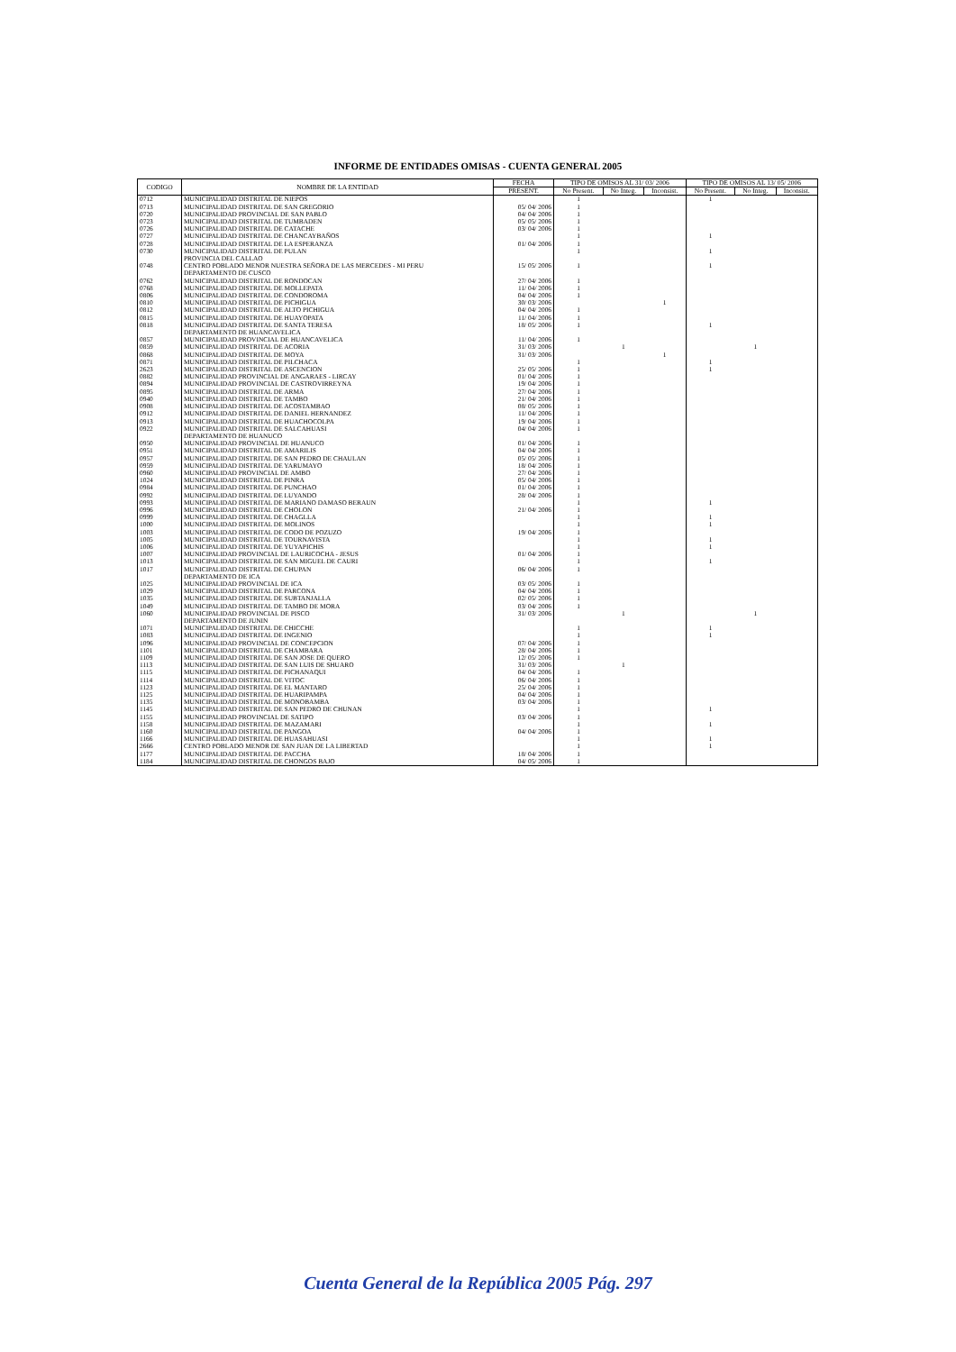INFORME DE ENTIDADES OMISAS - CUENTA GENERAL 2005
| CODIGO | NOMBRE DE LA ENTIDAD | FECHA | TIPO DE OMISOS AL 31/ 03/ 2006 | | | TIPO DE OMISOS AL 13/ 05/ 2006 | | |
| --- | --- | --- | --- | --- | --- | --- | --- | --- |
| | | PRESENT. | No Present. | No Integ. | Inconsist. | No Present. | No Integ. | Inconsist. |
| 0712 | MUNICIPALIDAD DISTRITAL DE NIEPOS | | 1 | | | 1 | | |
| 0713 | MUNICIPALIDAD DISTRITAL DE SAN GREGORIO | 05/ 04/ 2006 | 1 | | | | | |
| 0720 | MUNICIPALIDAD PROVINCIAL DE SAN PABLO | 04/ 04/ 2006 | 1 | | | | | |
| 0723 | MUNICIPALIDAD DISTRITAL DE TUMBADEN | 05/ 05/ 2006 | 1 | | | | | |
| 0726 | MUNICIPALIDAD DISTRITAL DE CATACHE | 03/ 04/ 2006 | 1 | | | | | |
| 0727 | MUNICIPALIDAD DISTRITAL DE CHANCAYBAÑOS | | 1 | | | 1 | | |
| 0728 | MUNICIPALIDAD DISTRITAL DE LA ESPERANZA | 01/ 04/ 2006 | 1 | | | | | |
| 0730 | MUNICIPALIDAD DISTRITAL DE PULAN | | 1 | | | 1 | | |
| | PROVINCIA DEL CALLAO | | | | | | | |
| 0748 | CENTRO POBLADO MENOR NUESTRA SEÑORA DE LAS MERCEDES - MI PERU | 15/ 05/ 2006 | 1 | | | 1 | | |
| | DEPARTAMENTO DE CUSCO | | | | | | | |
| 0762 | MUNICIPALIDAD DISTRITAL DE RONDOCAN | 27/ 04/ 2006 | 1 | | | | | |
| 0768 | MUNICIPALIDAD DISTRITAL DE MOLLEPATA | 11/ 04/ 2006 | 1 | | | | | |
| 0806 | MUNICIPALIDAD DISTRITAL DE CONDOROMA | 04/ 04/ 2006 | 1 | | | | | |
| 0810 | MUNICIPALIDAD DISTRITAL DE PICHIGUA | 30/ 03/ 2006 | | | 1 | | | |
| 0812 | MUNICIPALIDAD DISTRITAL DE ALTO PICHIGUA | 04/ 04/ 2006 | 1 | | | | | |
| 0815 | MUNICIPALIDAD DISTRITAL DE HUAYOPATA | 11/ 04/ 2006 | 1 | | | | | |
| 0818 | MUNICIPALIDAD DISTRITAL DE SANTA TERESA | 18/ 05/ 2006 | 1 | | | 1 | | |
| | DEPARTAMENTO DE HUANCAVELICA | | | | | | | |
| 0857 | MUNICIPALIDAD PROVINCIAL DE HUANCAVELICA | 11/ 04/ 2006 | 1 | | | | | |
| 0859 | MUNICIPALIDAD DISTRITAL DE ACORIA | 31/ 03/ 2006 | | 1 | | | 1 | |
| 0868 | MUNICIPALIDAD DISTRITAL DE MOYA | 31/ 03/ 2006 | | | 1 | | | |
| 0871 | MUNICIPALIDAD DISTRITAL DE PILCHACA | | 1 | | | 1 | | |
| 2623 | MUNICIPALIDAD DISTRITAL DE ASCENCION | 25/ 05/ 2006 | 1 | | | 1 | | |
| 0882 | MUNICIPALIDAD PROVINCIAL DE ANGARAES - LIRCAY | 01/ 04/ 2006 | 1 | | | | | |
| 0894 | MUNICIPALIDAD PROVINCIAL DE CASTROVIRREYNA | 19/ 04/ 2006 | 1 | | | | | |
| 0895 | MUNICIPALIDAD DISTRITAL DE ARMA | 27/ 04/ 2006 | 1 | | | | | |
| 0940 | MUNICIPALIDAD DISTRITAL DE TAMBO | 21/ 04/ 2006 | 1 | | | | | |
| 0908 | MUNICIPALIDAD DISTRITAL DE ACOSTAMBAO | 08/ 05/ 2006 | 1 | | | | | |
| 0912 | MUNICIPALIDAD DISTRITAL DE DANIEL HERNANDEZ | 11/ 04/ 2006 | 1 | | | | | |
| 0913 | MUNICIPALIDAD DISTRITAL DE HUACHOCOLPA | 19/ 04/ 2006 | 1 | | | | | |
| 0922 | MUNICIPALIDAD DISTRITAL DE SALCAHUASI | 04/ 04/ 2006 | 1 | | | | | |
| | DEPARTAMENTO DE HUANUCO | | | | | | | |
| 0950 | MUNICIPALIDAD PROVINCIAL DE HUANUCO | 01/ 04/ 2006 | 1 | | | | | |
| 0951 | MUNICIPALIDAD DISTRITAL DE AMARILIS | 04/ 04/ 2006 | 1 | | | | | |
| 0957 | MUNICIPALIDAD DISTRITAL DE SAN PEDRO DE CHAULAN | 05/ 05/ 2006 | 1 | | | | | |
| 0959 | MUNICIPALIDAD DISTRITAL DE YARUMAYO | 18/ 04/ 2006 | 1 | | | | | |
| 0960 | MUNICIPALIDAD PROVINCIAL DE AMBO | 27/ 04/ 2006 | 1 | | | | | |
| 1024 | MUNICIPALIDAD DISTRITAL DE PINRA | 05/ 04/ 2006 | 1 | | | | | |
| 0984 | MUNICIPALIDAD DISTRITAL DE PUNCHAO | 01/ 04/ 2006 | 1 | | | | | |
| 0992 | MUNICIPALIDAD DISTRITAL DE LUYANDO | 28/ 04/ 2006 | 1 | | | | | |
| 0993 | MUNICIPALIDAD DISTRITAL DE MARIANO DAMASO BERAUN | | 1 | | | 1 | | |
| 0996 | MUNICIPALIDAD DISTRITAL DE CHOLON | 21/ 04/ 2006 | 1 | | | | | |
| 0999 | MUNICIPALIDAD DISTRITAL DE CHAGLLA | | 1 | | | 1 | | |
| 1000 | MUNICIPALIDAD DISTRITAL DE MOLINOS | | 1 | | | 1 | | |
| 1003 | MUNICIPALIDAD DISTRITAL DE CODO DE POZUZO | 19/ 04/ 2006 | 1 | | | | | |
| 1005 | MUNICIPALIDAD DISTRITAL DE TOURNAVISTA | | 1 | | | 1 | | |
| 1006 | MUNICIPALIDAD DISTRITAL DE YUYAPICHIS | | 1 | | | 1 | | |
| 1007 | MUNICIPALIDAD PROVINCIAL DE LAURICOCHA - JESUS | 01/ 04/ 2006 | 1 | | | | | |
| 1013 | MUNICIPALIDAD DISTRITAL DE SAN MIGUEL DE CAURI | | 1 | | | 1 | | |
| 1017 | MUNICIPALIDAD DISTRITAL DE CHUPAN | 06/ 04/ 2006 | 1 | | | | | |
| | DEPARTAMENTO DE ICA | | | | | | | |
| 1025 | MUNICIPALIDAD PROVINCIAL DE ICA | 03/ 05/ 2006 | 1 | | | | | |
| 1029 | MUNICIPALIDAD DISTRITAL DE PARCONA | 04/ 04/ 2006 | 1 | | | | | |
| 1035 | MUNICIPALIDAD DISTRITAL DE SUBTANJALLA | 02/ 05/ 2006 | 1 | | | | | |
| 1049 | MUNICIPALIDAD DISTRITAL DE TAMBO DE MORA | 03/ 04/ 2006 | 1 | | | | | |
| 1060 | MUNICIPALIDAD PROVINCIAL DE PISCO | 31/ 03/ 2006 | | 1 | | | 1 | |
| | DEPARTAMENTO DE JUNIN | | | | | | | |
| 1071 | MUNICIPALIDAD DISTRITAL DE CHICCHE | | 1 | | | 1 | | |
| 1083 | MUNICIPALIDAD DISTRITAL DE INGENIO | | 1 | | | 1 | | |
| 1096 | MUNICIPALIDAD PROVINCIAL DE CONCEPCION | 07/ 04/ 2006 | 1 | | | | | |
| 1101 | MUNICIPALIDAD DISTRITAL DE CHAMBARA | 28/ 04/ 2006 | 1 | | | | | |
| 1109 | MUNICIPALIDAD DISTRITAL DE SAN JOSE DE QUERO | 12/ 05/ 2006 | 1 | | | | | |
| 1113 | MUNICIPALIDAD DISTRITAL DE SAN LUIS DE SHUARO | 31/ 03/ 2006 | | 1 | | | | |
| 1115 | MUNICIPALIDAD DISTRITAL DE PICHANAQUI | 04/ 04/ 2006 | 1 | | | | | |
| 1114 | MUNICIPALIDAD DISTRITAL DE VITOC | 06/ 04/ 2006 | 1 | | | | | |
| 1123 | MUNICIPALIDAD DISTRITAL DE EL MANTARO | 25/ 04/ 2006 | 1 | | | | | |
| 1125 | MUNICIPALIDAD DISTRITAL DE HUARIPAMPA | 04/ 04/ 2006 | 1 | | | | | |
| 1135 | MUNICIPALIDAD DISTRITAL DE MONOBAMBA | 03/ 04/ 2006 | 1 | | | | | |
| 1145 | MUNICIPALIDAD DISTRITAL DE SAN PEDRO DE CHUNAN | | 1 | | | 1 | | |
| 1155 | MUNICIPALIDAD PROVINCIAL DE SATIPO | 03/ 04/ 2006 | 1 | | | | | |
| 1158 | MUNICIPALIDAD DISTRITAL DE MAZAMARI | | 1 | | | 1 | | |
| 1160 | MUNICIPALIDAD DISTRITAL DE PANGOA | 04/ 04/ 2006 | 1 | | | | | |
| 1166 | MUNICIPALIDAD DISTRITAL DE HUASAHUASI | | 1 | | | 1 | | |
| 2666 | CENTRO POBLADO MENOR DE SAN JUAN DE LA LIBERTAD | | 1 | | | 1 | | |
| 1177 | MUNICIPALIDAD DISTRITAL DE PACCHA | 18/ 04/ 2006 | 1 | | | | | |
| 1184 | MUNICIPALIDAD DISTRITAL DE CHONGOS BAJO | 04/ 05/ 2006 | 1 | | | | | |
Cuenta General de la República 2005 Pág. 297